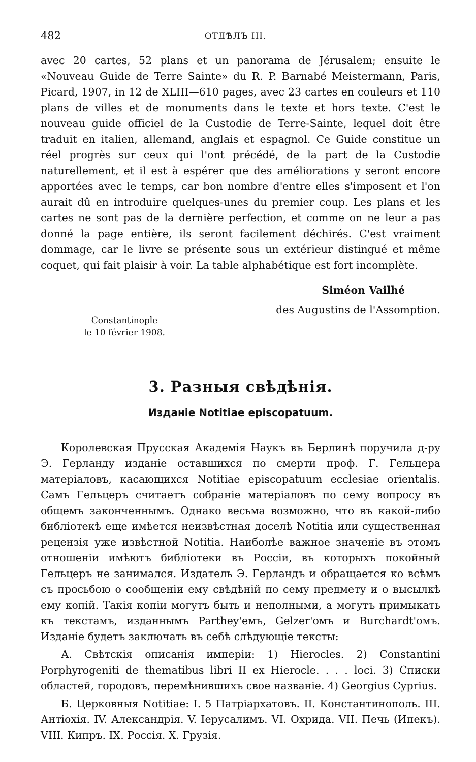482 ОТДѢЛЪ III.
avec 20 cartes, 52 plans et un panorama de Jérusalem; ensuite le «Nouveau Guide de Terre Sainte» du R. P. Barnabé Meistermann, Paris, Picard, 1907, in 12 de XLIII—610 pages, avec 23 cartes en couleurs et 110 plans de villes et de monuments dans le texte et hors texte. C'est le nouveau guide officiel de la Custodie de Terre-Sainte, lequel doit être traduit en italien, allemand, anglais et espagnol. Ce Guide constitue un réel progrès sur ceux qui l'ont précédé, de la part de la Custodie naturellement, et il est à espérer que des améliorations y seront encore apportées avec le temps, car bon nombre d'entre elles s'imposent et l'on aurait dû en introduire quelques-unes du premier coup. Les plans et les cartes ne sont pas de la dernière perfection, et comme on ne leur a pas donné la page entière, ils seront facilement déchirés. C'est vraiment dommage, car le livre se présente sous un extérieur distingué et même coquet, qui fait plaisir à voir. La table alphabétique est fort incomplète.
Siméon Vailhé
des Augustins de l'Assomption.
Constantinople
le 10 février 1908.
3. Разныя свѣдѣнія.
Изданіе Notitiae episcopatuum.
Королевская Прусская Академія Наукъ въ Берлинѣ поручила д-ру Э. Герланду изданіе оставшихся по смерти проф. Г. Гельцера матеріаловъ, касающихся Notitiae episcopatuum ecclesiae orientalis. Самъ Гельцеръ считаетъ собраніе матеріаловъ по сему вопросу въ общемъ законченнымъ. Однако весьма возможно, что въ какой-либо библіотекѣ еще имѣется неизвѣстная доселѣ Notitia или существенная рецензія уже извѣстной Notitia. Наиболѣе важное значеніе въ этомъ отношеніи имѣютъ библіотеки въ Россіи, въ которыхъ покойный Гельцеръ не занимался. Издатель Э. Герландъ и обращается ко всѣмъ съ просьбою о сообщеніи ему свѣдѣній по сему предмету и о высылкѣ ему копій. Такія копіи могутъ быть и неполными, а могутъ примыкать къ текстамъ, изданнымъ Parthey'емъ, Gelzer'омъ и Burchardt'омъ. Изданіе будетъ заключать въ себѣ слѣдующіе тексты:
А. Свѣтскія описанія имперіи: 1) Hierocles. 2) Constantini Porphyrogeniti de thematibus libri II ex Hierocle. . . . loci. 3) Списки областей, городовъ, перемѣнившихъ свое названіе. 4) Georgius Cyprius.
Б. Церковныя Notitiae: I. 5 Патріархатовъ. II. Константинополь. III. Антіохія. IV. Александрія. V. Іерусалимъ. VI. Охрида. VII. Печь (Ипекъ). VIII. Кипръ. IX. Россія. X. Грузія.